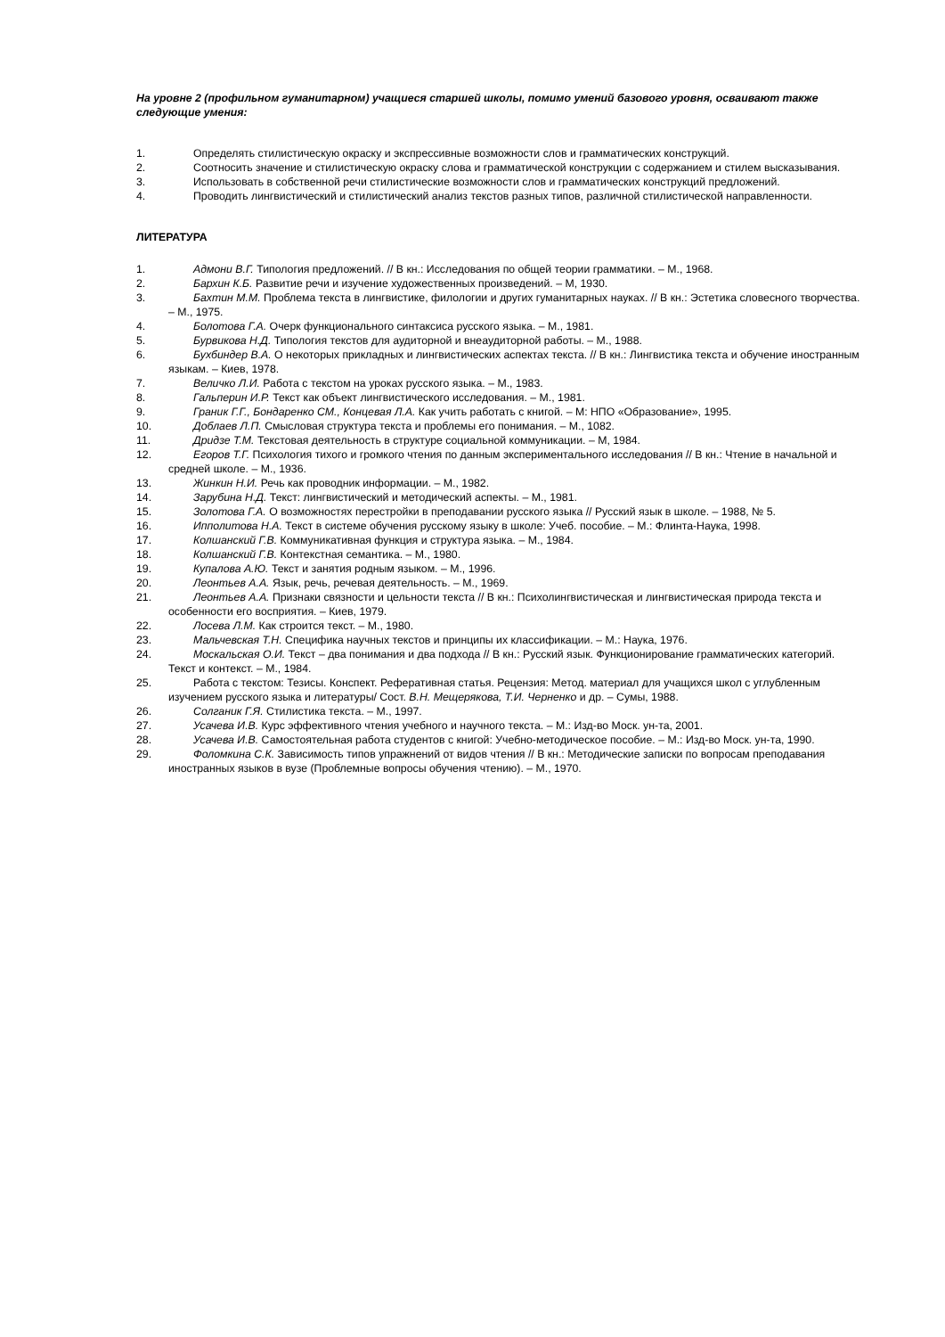На уровне 2 (профильном гуманитарном) учащиеся старшей школы, помимо умений базового уровня, осваивают также следующие умения:
1. Определять стилистическую окраску и экспрессивные возможности слов и грамматических конструкций.
2. Соотносить значение и стилистическую окраску слова и грамматической конструкции с содержанием и стилем высказывания.
3. Использовать в собственной речи стилистические возможности слов и грамматических конструкций предложений.
4. Проводить лингвистический и стилистический анализ текстов разных типов, различной стилистической направленности.
ЛИТЕРАТУРА
1. Адмони В.Г. Типология предложений. // В кн.: Исследования по общей теории грамматики. – М., 1968.
2. Бархин К.Б. Развитие речи и изучение художественных произведений. – М, 1930.
3. Бахтин М.М. Проблема текста в лингвистике, филологии и других гуманитарных науках. // В кн.: Эстетика словесного творчества. – М., 1975.
4. Болотова Г.А. Очерк функционального синтаксиса русского языка. – М., 1981.
5. Бурвикова Н.Д. Типология текстов для аудиторной и внеаудиторной работы. – М., 1988.
6. Бухбиндер В.А. О некоторых прикладных и лингвистических аспектах текста. // В кн.: Лингвистика текста и обучение иностранным языкам. – Киев, 1978.
7. Величко Л.И. Работа с текстом на уроках русского языка. – М., 1983.
8. Гальперин И.Р. Текст как объект лингвистического исследования. – М., 1981.
9. Граник Г.Г., Бондаренко СМ., Концевая Л.А. Как учить работать с книгой. – М: НПО «Образование», 1995.
10. Доблаев Л.П. Смысловая структура текста и проблемы его понимания. – М., 1082.
11. Дридзе Т.М. Текстовая деятельность в структуре социальной коммуникации. – М, 1984.
12. Егоров Т.Г. Психология тихого и громкого чтения по данным экспериментального исследования // В кн.: Чтение в начальной и средней школе. – М., 1936.
13. Жинкин Н.И. Речь как проводник информации. – М., 1982.
14. Зарубина Н.Д. Текст: лингвистический и методический аспекты. – М., 1981.
15. Золотова Г.А. О возможностях перестройки в преподавании русского языка // Русский язык в школе. – 1988, № 5.
16. Ипполитова Н.А. Текст в системе обучения русскому языку в школе: Учеб. пособие. – М.: Флинта-Наука, 1998.
17. Колшанский Г.В. Коммуникативная функция и структура языка. – М., 1984.
18. Колшанский Г.В. Контекстная семантика. – М., 1980.
19. Купалова А.Ю. Текст и занятия родным языком. – М., 1996.
20. Леонтьев А.А. Язык, речь, речевая деятельность. – М., 1969.
21. Леонтьев А.А. Признаки связности и цельности текста // В кн.: Психолингвистическая и лингвистическая природа текста и особенности его восприятия. – Киев, 1979.
22. Лосева Л.М. Как строится текст. – М., 1980.
23. Мальчевская Т.Н. Специфика научных текстов и принципы их классификации. – М.: Наука, 1976.
24. Москальская О.И. Текст – два понимания и два подхода // В кн.: Русский язык. Функционирование грамматических категорий. Текст и контекст. – М., 1984.
25. Работа с текстом: Тезисы. Конспект. Реферативная статья. Рецензия: Метод. материал для учащихся школ с углубленным изучением русского языка и литературы/ Сост. В.Н. Мещерякова, Т.И. Черненко и др. – Сумы, 1988.
26. Солганик Г.Я. Стилистика текста. – М., 1997.
27. Усачева И.В. Курс эффективного чтения учебного и научного текста. – М.: Изд-во Моск. ун-та, 2001.
28. Усачева И.В. Самостоятельная работа студентов с книгой: Учебно-методическое пособие. – М.: Изд-во Моск. ун-та, 1990.
29. Фоломкина С.К. Зависимость типов упражнений от видов чтения // В кн.: Методические записки по вопросам преподавания иностранных языков в вузе (Проблемные вопросы обучения чтению). – М., 1970.